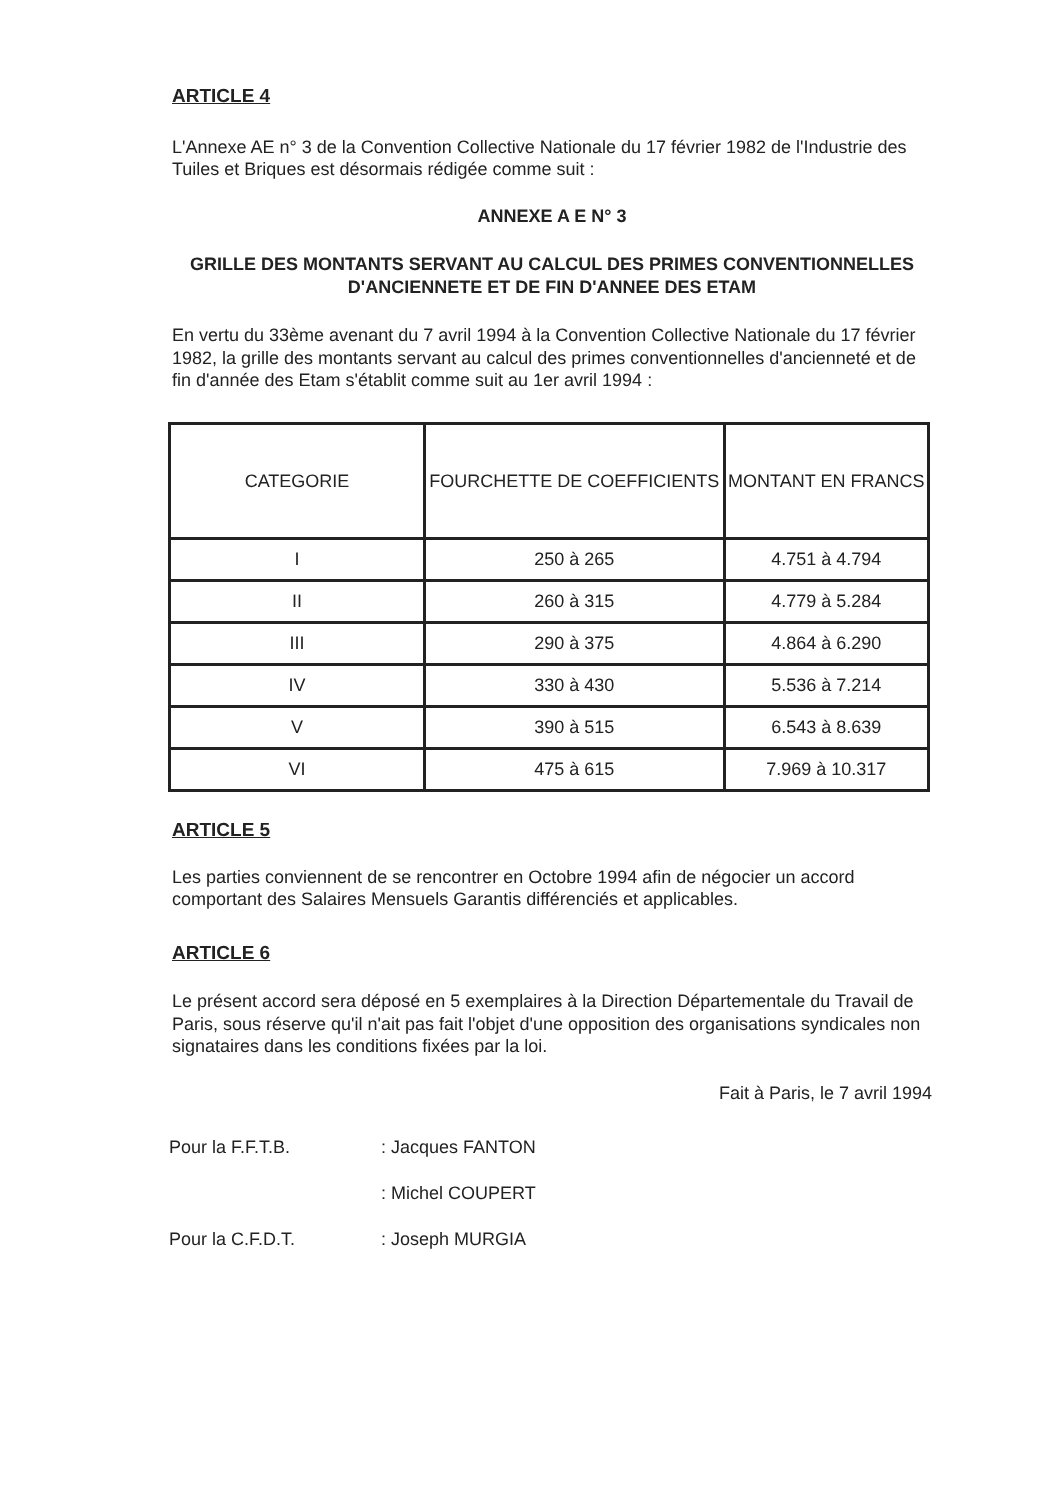ARTICLE 4
L'Annexe AE n° 3 de la Convention Collective Nationale du 17 février 1982 de l'Industrie des Tuiles et Briques est désormais rédigée comme suit :
ANNEXE A E N° 3
GRILLE DES MONTANTS SERVANT AU CALCUL DES PRIMES CONVENTIONNELLES D'ANCIENNETE ET DE FIN D'ANNEE DES ETAM
En vertu du 33ème avenant du 7 avril 1994 à la Convention Collective Nationale du 17 février 1982, la grille des montants servant au calcul des primes conventionnelles d'ancienneté et de fin d'année des Etam s'établit comme suit au 1er avril 1994 :
| CATEGORIE | FOURCHETTE DE COEFFICIENTS | MONTANT EN FRANCS |
| I | 250 à 265 | 4.751 à 4.794 |
| II | 260 à 315 | 4.779 à 5.284 |
| III | 290 à 375 | 4.864 à 6.290 |
| IV | 330 à 430 | 5.536 à 7.214 |
| V | 390 à 515 | 6.543 à 8.639 |
| VI | 475 à 615 | 7.969 à 10.317 |
ARTICLE 5
Les parties conviennent de se rencontrer en Octobre 1994 afin de négocier un accord comportant des Salaires Mensuels Garantis différenciés et applicables.
ARTICLE 6
Le présent accord sera déposé en 5 exemplaires à la Direction Départementale du Travail de Paris, sous réserve qu'il n'ait pas fait l'objet d'une opposition des organisations syndicales non signataires dans les conditions fixées par la loi.
Fait à Paris, le 7 avril 1994
| Pour la F.F.T.B. | : Jacques FANTON |
| | : Michel COUPERT |
| Pour la C.F.D.T. | : Joseph MURGIA |